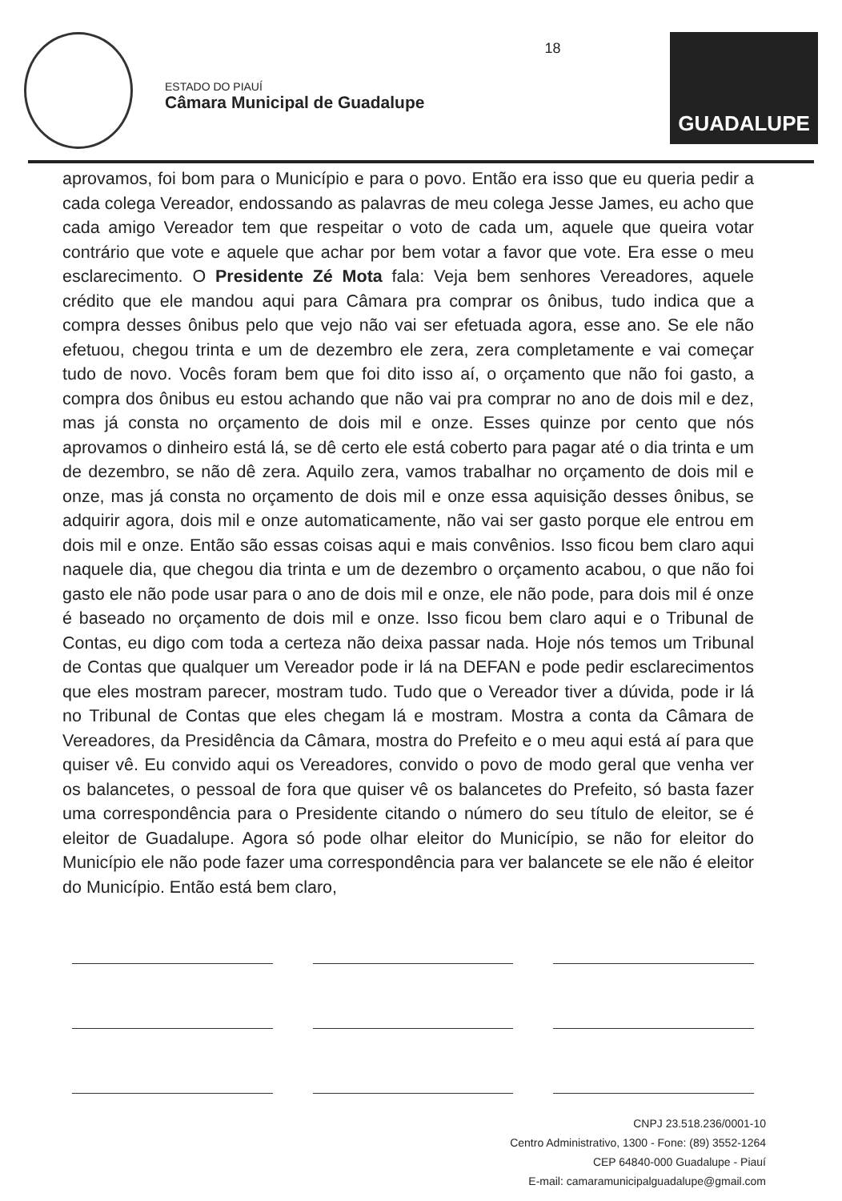ESTADO DO PIAUÍ
Câmara Municipal de Guadalupe
18
GUADALUPE
aprovamos, foi bom para o Município e para o povo. Então era isso que eu queria pedir a cada colega Vereador, endossando as palavras de meu colega Jesse James, eu acho que cada amigo Vereador tem que respeitar o voto de cada um, aquele que queira votar contrário que vote e aquele que achar por bem votar a favor que vote. Era esse o meu esclarecimento. O Presidente Zé Mota fala: Veja bem senhores Vereadores, aquele crédito que ele mandou aqui para Câmara pra comprar os ônibus, tudo indica que a compra desses ônibus pelo que vejo não vai ser efetuada agora, esse ano. Se ele não efetuou, chegou trinta e um de dezembro ele zera, zera completamente e vai começar tudo de novo. Vocês foram bem que foi dito isso aí, o orçamento que não foi gasto, a compra dos ônibus eu estou achando que não vai pra comprar no ano de dois mil e dez, mas já consta no orçamento de dois mil e onze. Esses quinze por cento que nós aprovamos o dinheiro está lá, se dê certo ele está coberto para pagar até o dia trinta e um de dezembro, se não dê zera. Aquilo zera, vamos trabalhar no orçamento de dois mil e onze, mas já consta no orçamento de dois mil e onze essa aquisição desses ônibus, se adquirir agora, dois mil e onze automaticamente, não vai ser gasto porque ele entrou em dois mil e onze. Então são essas coisas aqui e mais convênios. Isso ficou bem claro aqui naquele dia, que chegou dia trinta e um de dezembro o orçamento acabou, o que não foi gasto ele não pode usar para o ano de dois mil e onze, ele não pode, para dois mil é onze é baseado no orçamento de dois mil e onze. Isso ficou bem claro aqui e o Tribunal de Contas, eu digo com toda a certeza não deixa passar nada. Hoje nós temos um Tribunal de Contas que qualquer um Vereador pode ir lá na DEFAN e pode pedir esclarecimentos que eles mostram parecer, mostram tudo. Tudo que o Vereador tiver a dúvida, pode ir lá no Tribunal de Contas que eles chegam lá e mostram. Mostra a conta da Câmara de Vereadores, da Presidência da Câmara, mostra do Prefeito e o meu aqui está aí para que quiser vê. Eu convido aqui os Vereadores, convido o povo de modo geral que venha ver os balancetes, o pessoal de fora que quiser vê os balancetes do Prefeito, só basta fazer uma correspondência para o Presidente citando o número do seu título de eleitor, se é eleitor de Guadalupe. Agora só pode olhar eleitor do Município, se não for eleitor do Município ele não pode fazer uma correspondência para ver balancete se ele não é eleitor do Município. Então está bem claro,
CNPJ 23.518.236/0001-10
Centro Administrativo, 1300 - Fone: (89) 3552-1264
CEP 64840-000 Guadalupe - Piauí
E-mail: camaramunicipalguadalupe@gmail.com